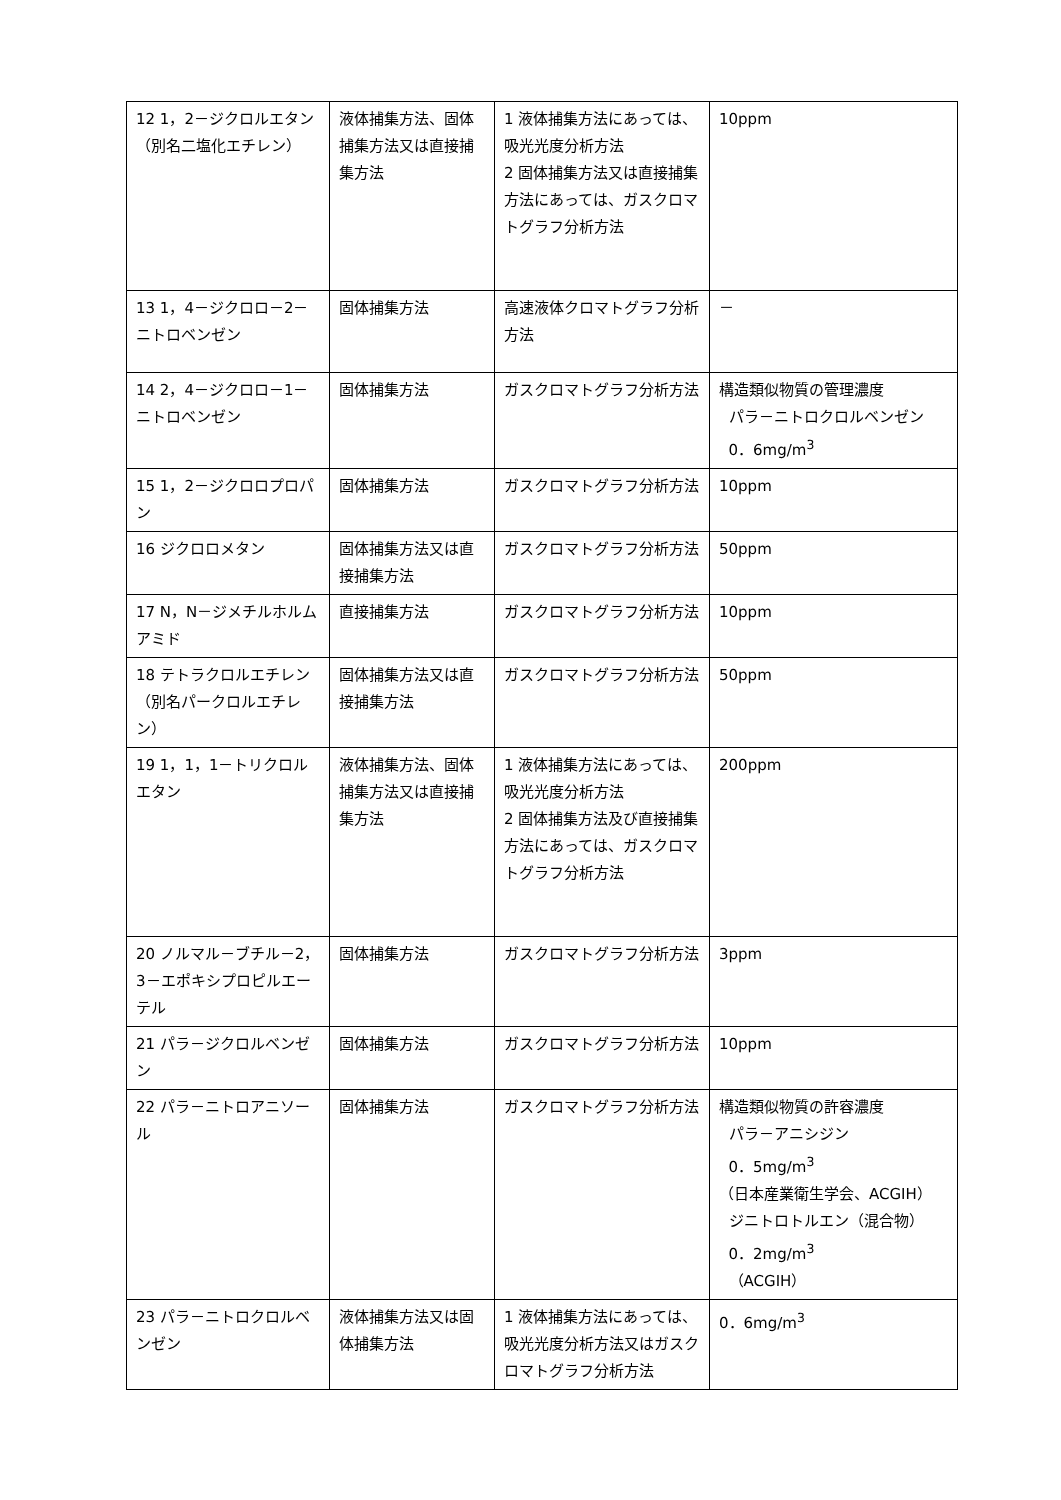| 12 1，2－ジクロルエタン（別名二塩化エチレン） | 液体捕集方法、固体捕集方法又は直接捕集方法 | 1 液体捕集方法にあっては、吸光光度分析方法 2 固体捕集方法又は直接捕集方法にあっては、ガスクロマトグラフ分析方法 | 10ppm |
| 13 1，4－ジクロロ－2－ニトロベンゼン | 固体捕集方法 | 高速液体クロマトグラフ分析方法 | － |
| 14 2，4－ジクロロ－1－ニトロベンゼン | 固体捕集方法 | ガスクロマトグラフ分析方法 | 構造類似物質の管理濃度 パラ－ニトロクロルベンゼン 0．6mg/m<sup>3</sup> |
| 15 1，2－ジクロロプロパン | 固体捕集方法 | ガスクロマトグラフ分析方法 | 10ppm |
| 16 ジクロロメタン | 固体捕集方法又は直接捕集方法 | ガスクロマトグラフ分析方法 | 50ppm |
| 17 N，N－ジメチルホルムアミド | 直接捕集方法 | ガスクロマトグラフ分析方法 | 10ppm |
| 18 テトラクロルエチレン（別名パークロルエチレン） | 固体捕集方法又は直接捕集方法 | ガスクロマトグラフ分析方法 | 50ppm |
| 19 1，1，1－トリクロルエタン | 液体捕集方法、固体捕集方法又は直接捕集方法 | 1 液体捕集方法にあっては、吸光光度分析方法 2 固体捕集方法及び直接捕集方法にあっては、ガスクロマトグラフ分析方法 | 200ppm |
| 20 ノルマル－ブチル－2，3－エポキシプロピルエーテル | 固体捕集方法 | ガスクロマトグラフ分析方法 | 3ppm |
| 21 パラ－ジクロルベンゼン | 固体捕集方法 | ガスクロマトグラフ分析方法 | 10ppm |
| 22 パラ－ニトロアニソール | 固体捕集方法 | ガスクロマトグラフ分析方法 | 構造類似物質の許容濃度 パラ－アニシジン 0．5mg/m<sup>3</sup> （日本産業衛生学会、ACGIH） ジニトロトルエン（混合物） 0．2mg/m<sup>3</sup> （ACGIH） |
| 23 パラ－ニトロクロルベンゼン | 液体捕集方法又は固体捕集方法 | 1 液体捕集方法にあっては、吸光光度分析方法又はガスクロマトグラフ分析方法 | 0．6mg/m<sup>3</sup> |